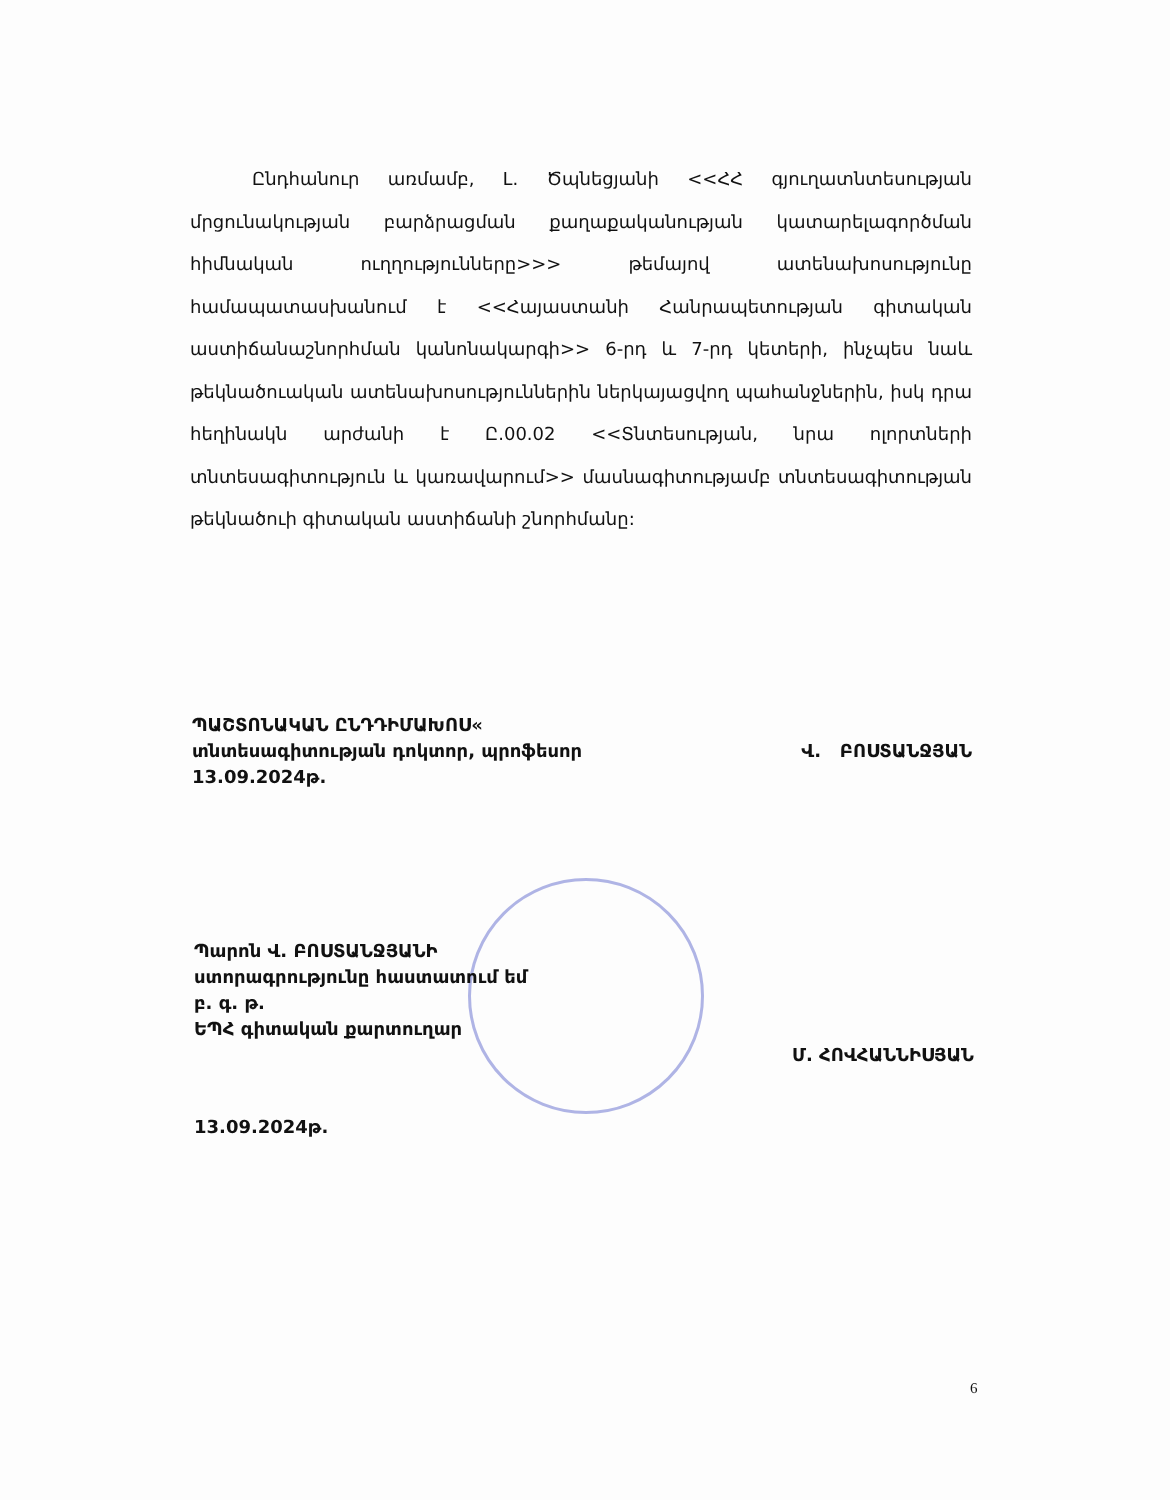Ընդհանուր առմամբ, Լ. Ծպնեցյանի <<ՀՀ գյուղատնտեսության մրցունակության բարձրացման քաղաքականության կատարելագործման հիմնական ուղղությունները>>> թեմայով ատենախոսությունը համապատասխանում է <<Հայաստանի Հանրապետության գիտական աստիճանաշնորհման կանոնակարգի>> 6-րդ և 7-րդ կետերի, ինչպես նաև թեկնածուական ատենախոսություններին ներկայացվող պահանջներին, իսկ դրա հեղինակն արժանի է Ը.00.02 <<Տնտեսության, նրա ոլորտների տնտեսագիտություն և կառավարում>> մասնագիտությամբ տնտեսագիտության թեկնածուի գիտական աստիճանի շնորհմանը:
ՊԱՇՏՈՆԱԿԱՆ ԸՆԴԴԻՄԱԽՈՍ«
տնտեսագիտության դոկտոր, պրոֆեսոր Վ. ԲՈՍՏԱՆՋՅԱՆ
13.09.2024թ.
Պարոն Վ. ԲՈՍՏԱՆՋՅԱՆԻ
ստորագրությունը հաստատում եմ
բ. գ. թ.
ԵՊՀ գիտական քարտուղար
Մ. ՀՈՎՀԱՆՆԻՍՅԱՆ
13.09.2024թ.
6